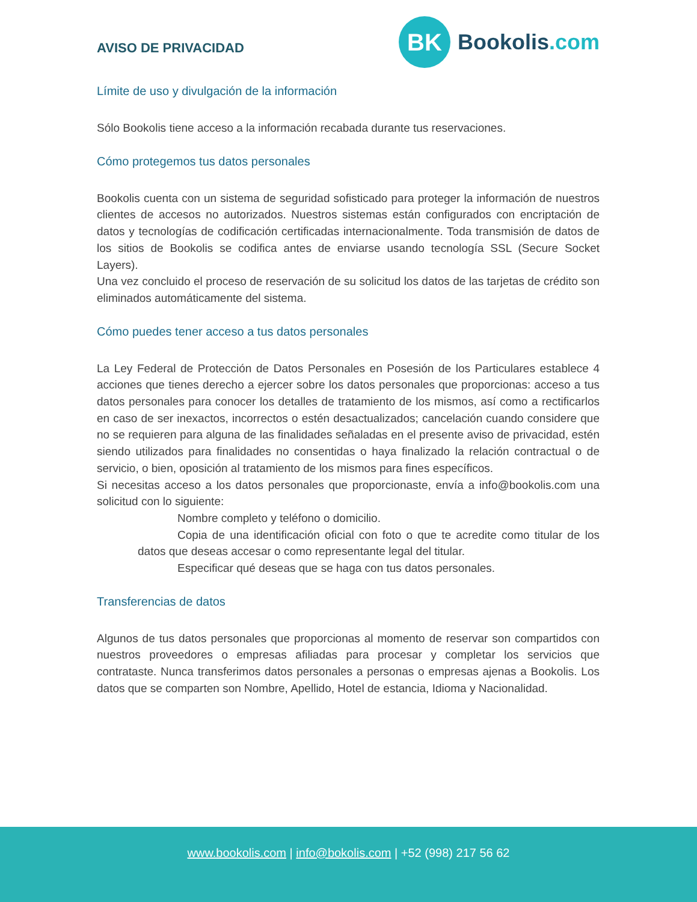AVISO DE PRIVACIDAD
BK
Bookolis.com
Límite de uso y divulgación de la información
Sólo Bookolis tiene acceso a la información recabada durante tus reservaciones.
Cómo protegemos tus datos personales
Bookolis cuenta con un sistema de seguridad sofisticado para proteger la información de nuestros clientes de accesos no autorizados. Nuestros sistemas están configurados con encriptación de datos y tecnologías de codificación certificadas internacionalmente. Toda transmisión de datos de los sitios de Bookolis se codifica antes de enviarse usando tecnología SSL (Secure Socket Layers).
Una vez concluido el proceso de reservación de su solicitud los datos de las tarjetas de crédito son eliminados automáticamente del sistema.
Cómo puedes tener acceso a tus datos personales
La Ley Federal de Protección de Datos Personales en Posesión de los Particulares establece 4 acciones que tienes derecho a ejercer sobre los datos personales que proporcionas: acceso a tus datos personales para conocer los detalles de tratamiento de los mismos, así como a rectificarlos en caso de ser inexactos, incorrectos o estén desactualizados; cancelación cuando considere que no se requieren para alguna de las finalidades señaladas en el presente aviso de privacidad, estén siendo utilizados para finalidades no consentidas o haya finalizado la relación contractual o de servicio, o bien, oposición al tratamiento de los mismos para fines específicos.
Si necesitas acceso a los datos personales que proporcionaste, envía a info@bookolis.com una solicitud con lo siguiente:
Nombre completo y teléfono o domicilio.
Copia de una identificación oficial con foto o que te acredite como titular de los datos que deseas accesar o como representante legal del titular.
Especificar qué deseas que se haga con tus datos personales.
Transferencias de datos
Algunos de tus datos personales que proporcionas al momento de reservar son compartidos con nuestros proveedores o empresas afiliadas para procesar y completar los servicios que contrataste. Nunca transferimos datos personales a personas o empresas ajenas a Bookolis. Los datos que se comparten son Nombre, Apellido, Hotel de estancia, Idioma y Nacionalidad.
www.bookolis.com | info@bokolis.com | +52 (998) 217 56 62